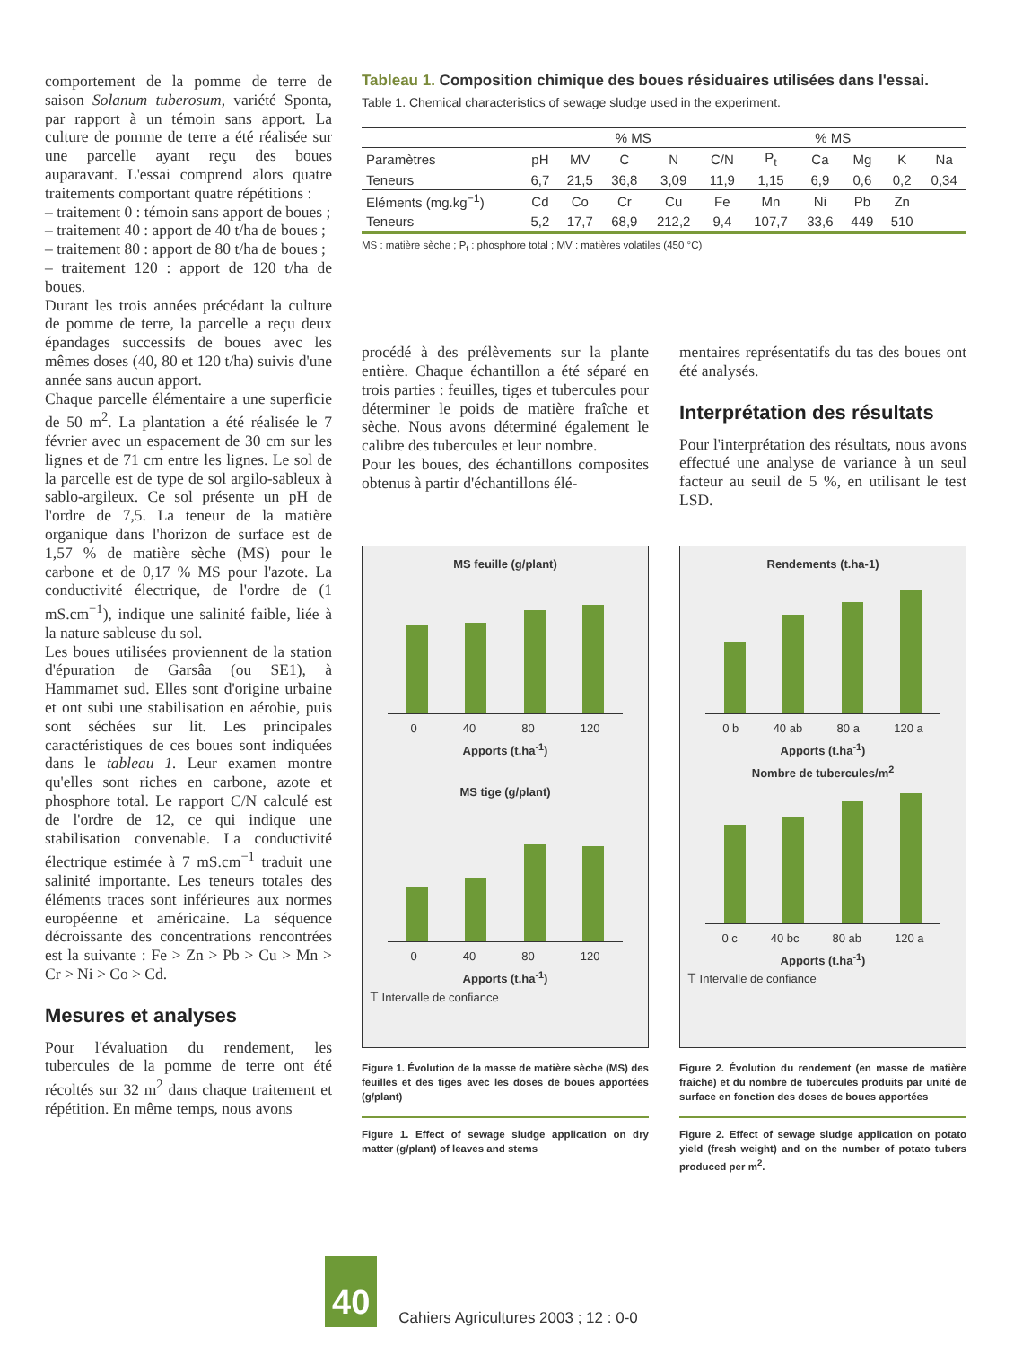comportement de la pomme de terre de saison Solanum tuberosum, variété Sponta, par rapport à un témoin sans apport. La culture de pomme de terre a été réalisée sur une parcelle ayant reçu des boues auparavant. L'essai comprend alors quatre traitements comportant quatre répétitions :
– traitement 0 : témoin sans apport de boues ;
– traitement 40 : apport de 40 t/ha de boues ;
– traitement 80 : apport de 80 t/ha de boues ;
– traitement 120 : apport de 120 t/ha de boues.
Durant les trois années précédant la culture de pomme de terre, la parcelle a reçu deux épandages successifs de boues avec les mêmes doses (40, 80 et 120 t/ha) suivis d'une année sans aucun apport.
Chaque parcelle élémentaire a une superficie de 50 m<sup>2</sup>. La plantation a été réalisée le 7 février avec un espacement de 30 cm sur les lignes et de 71 cm entre les lignes. Le sol de la parcelle est de type de sol argilo-sableux à sablo-argileux. Ce sol présente un pH de l'ordre de 7,5. La teneur de la matière organique dans l'horizon de surface est de 1,57 % de matière sèche (MS) pour le carbone et de 0,17 % MS pour l'azote. La conductivité électrique, de l'ordre de (1 mS.cm<sup>−1</sup>), indique une salinité faible, liée à la nature sableuse du sol.
Les boues utilisées proviennent de la station d'épuration de Garsâa (ou SE1), à Hammamet sud. Elles sont d'origine urbaine et ont subi une stabilisation en aérobie, puis sont séchées sur lit. Les principales caractéristiques de ces boues sont indiquées dans le tableau 1. Leur examen montre qu'elles sont riches en carbone, azote et phosphore total. Le rapport C/N calculé est de l'ordre de 12, ce qui indique une stabilisation convenable. La conductivité électrique estimée à 7 mS.cm<sup>−1</sup> traduit une salinité importante. Les teneurs totales des éléments traces sont inférieures aux normes européenne et américaine. La séquence décroissante des concentrations rencontrées est la suivante : Fe > Zn > Pb > Cu > Mn > Cr > Ni > Co > Cd.
Mesures et analyses
Pour l'évaluation du rendement, les tubercules de la pomme de terre ont été récoltés sur 32 m<sup>2</sup> dans chaque traitement et répétition. En même temps, nous avons
Tableau 1. Composition chimique des boues résiduaires utilisées dans l'essai.
Table 1. Chemical characteristics of sewage sludge used in the experiment.
| | % MS | | | | | % MS | | | | |
| --- | --- | --- | --- | --- | --- | --- | --- | --- | --- | --- |
| Paramètres | pH | MV | C | N | C/N | P<sub>t</sub> | Ca | Mg | K | Na |
| Teneurs | 6,7 | 21,5 | 36,8 | 3,09 | 11,9 | 1,15 | 6,9 | 0,6 | 0,2 | 0,34 |
| Eléments (mg.kg<sup>−1</sup>) | Cd | Co | Cr | Cu | Fe | Mn | Ni | Pb | Zn | |
| Teneurs | 5,2 | 17,7 | 68,9 | 212,2 | 9,4 | 107,7 | 33,6 | 449 | 510 | |
MS : matière sèche ; P<sub>t</sub> : phosphore total ; MV : matières volatiles (450 °C)
procédé à des prélèvements sur la plante entière. Chaque échantillon a été séparé en trois parties : feuilles, tiges et tubercules pour déterminer le poids de matière fraîche et sèche. Nous avons déterminé également le calibre des tubercules et leur nombre.
Pour les boues, des échantillons composites obtenus à partir d'échantillons élé-
mentaires représentatifs du tas des boues ont été analysés.
Interprétation des résultats
Pour l'interprétation des résultats, nous avons effectué une analyse de variance à un seul facteur au seuil de 5 %, en utilisant le test LSD.
MS feuille (g/plant)
0 40 80 120
Apports (t.ha<sup>-1</sup>)
MS tige (g/plant)
0 40 80 120
Apports (t.ha<sup>-1</sup>)
⟙ Intervalle de confiance
Figure 1. Évolution de la masse de matière sèche (MS) des feuilles et des tiges avec les doses de boues apportées (g/plant)
Figure 1. Effect of sewage sludge application on dry matter (g/plant) of leaves and stems
Rendements (t.ha-1)
0 b 40 ab 80 a 120 a
Apports (t.ha<sup>-1</sup>)
Nombre de tubercules/m<sup>2</sup>
0 c 40 bc 80 ab 120 a
Apports (t.ha<sup>-1</sup>)
⟙ Intervalle de confiance
Figure 2. Évolution du rendement (en masse de matière fraîche) et du nombre de tubercules produits par unité de surface en fonction des doses de boues apportées
Figure 2. Effect of sewage sludge application on potato yield (fresh weight) and on the number of potato tubers produced per m<sup>2</sup>.
40
Cahiers Agricultures 2003 ; 12 : 0-0